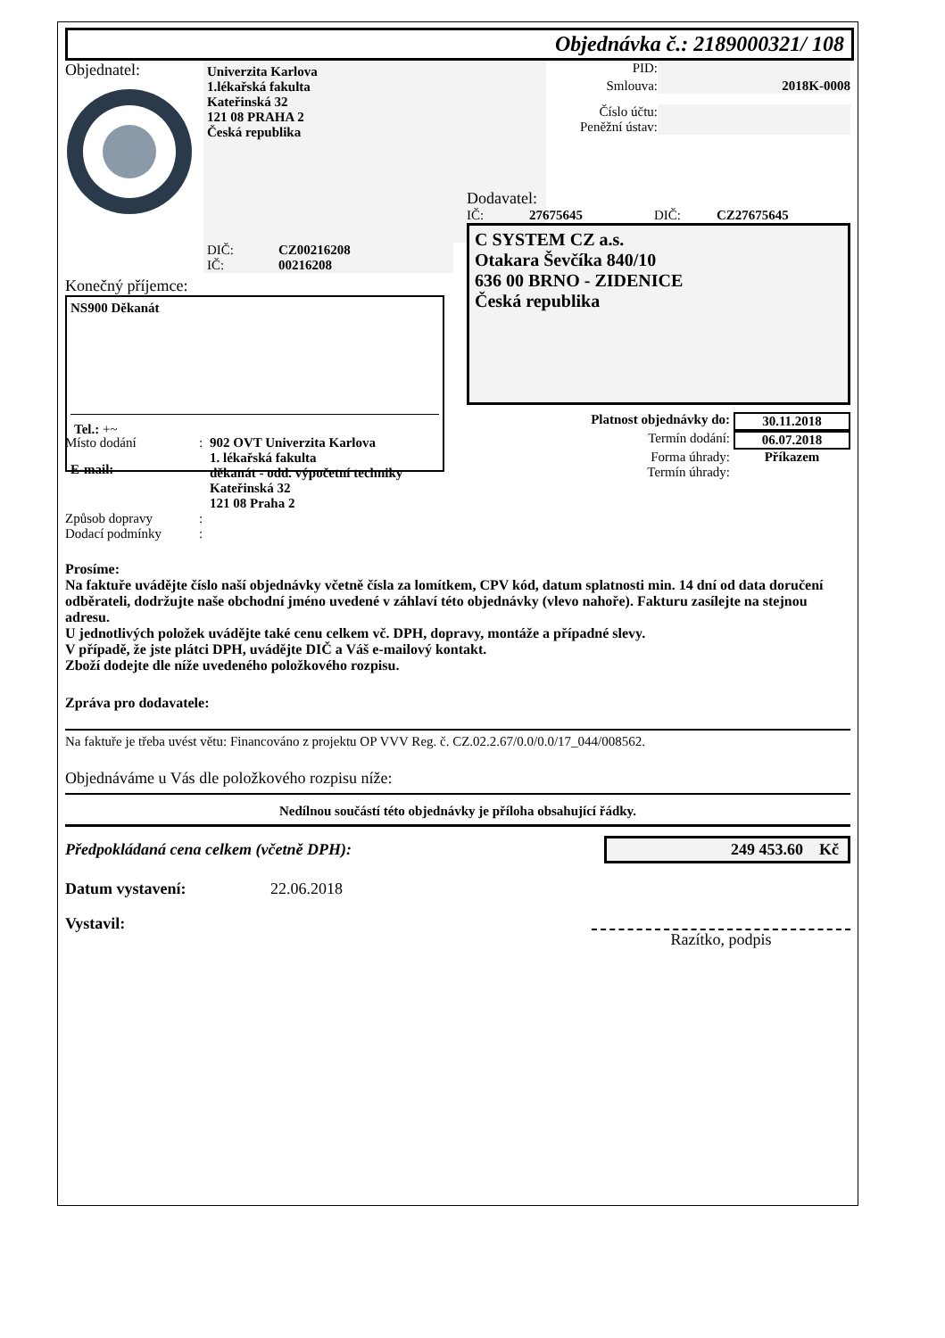Objednávka č.: 2189000321/ 108
Objednatel:
Univerzita Karlova
1.lékařská fakulta
Kateřinská 32
121 08 PRAHA 2
Česká republika
PID:
Smlouva: 2018K-0008
Číslo účtu:
Peněžní ústav:
DIČ: CZ00216208
IČ: 00216208
Konečný příjemce:
NS900 Děkanát
Tel.: +~
E-mail:
Dodavatel:
IČ: 27675645 DIČ: CZ27675645
C SYSTEM CZ a.s.
Otakara Ševčíka 840/10
636 00 BRNO - ZIDENICE
Česká republika
Platnost objednávky do: 30.11.2018
Termín dodání: 06.07.2018
Forma úhrady: Příkazem
Termín úhrady:
Místo dodání: 902 OVT Univerzita Karlova
1. lékařská fakulta
děkanát - odd. výpočetní techniky
Kateřinská 32
121 08 Praha 2
Způsob dopravy:
Dodací podmínky:
Prosíme:
Na faktuře uvádějte číslo naší objednávky včetně čísla za lomítkem, CPV kód, datum splatnosti min. 14 dní od data doručení odběrateli, dodržujte naše obchodní jméno uvedené v záhlaví této objednávky (vlevo nahoře). Fakturu zasílejte na stejnou adresu.
U jednotlivých položek uvádějte také cenu celkem vč. DPH, dopravy, montáže a případné slevy.
V případě, že jste plátci DPH, uvádějte DIČ a Váš e-mailový kontakt.
Zboží dodejte dle níže uvedeného položkového rozpisu.
Zpráva pro dodavatele:
Na faktuře je třeba uvést větu: Financováno z projektu OP VVV Reg. č. CZ.02.2.67/0.0/0.0/17_044/008562.
Objednáváme u Vás dle položkového rozpisu níže:
Nedílnou součástí této objednávky je příloha obsahující řádky.
Předpokládaná cena celkem (včetně DPH): 249 453.60 Kč
Datum vystavení: 22.06.2018
Vystavil:
Razítko, podpis